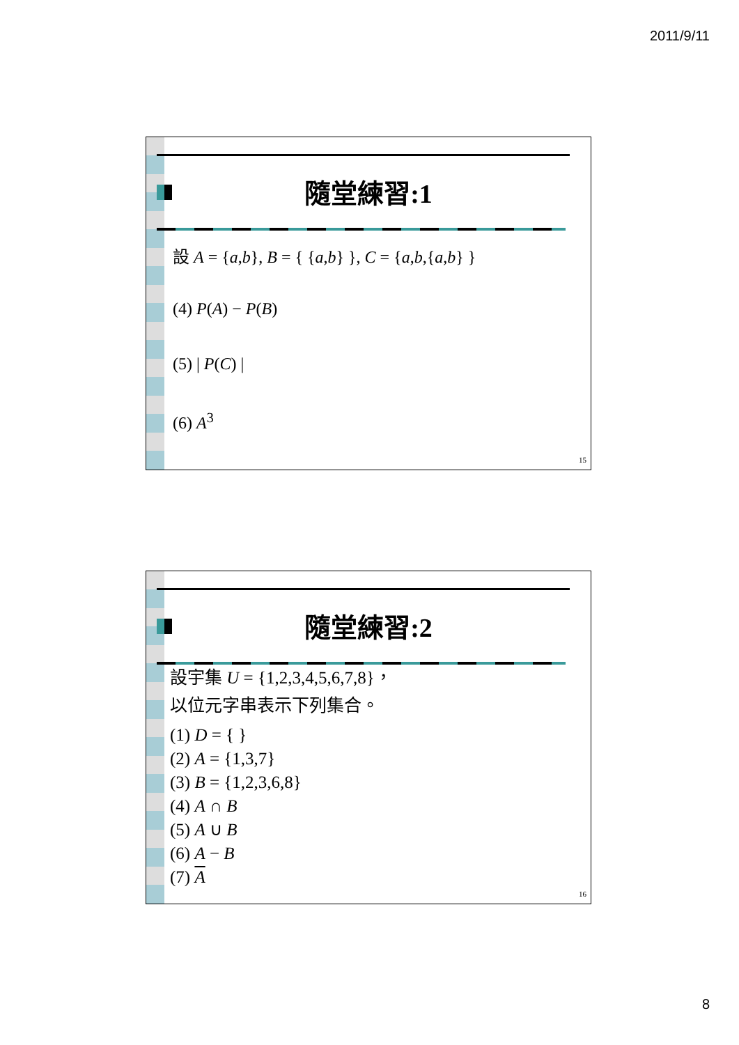2011/9/11
隨堂練習:1
設 A = {a,b}, B = { {a,b} }, C = {a,b,{a,b} }
(4) P(A) − P(B)
(5) | P(C) |
(6) A<sup>3</sup>
15
隨堂練習:2
設宇集 U = {1,2,3,4,5,6,7,8}，
以位元字串表示下列集合。
(1) D = { }
(2) A = {1,3,7}
(3) B = {1,2,3,6,8}
(4) A ∩ B
(5) A ∪ B
(6) A − B
(7) A
16
8